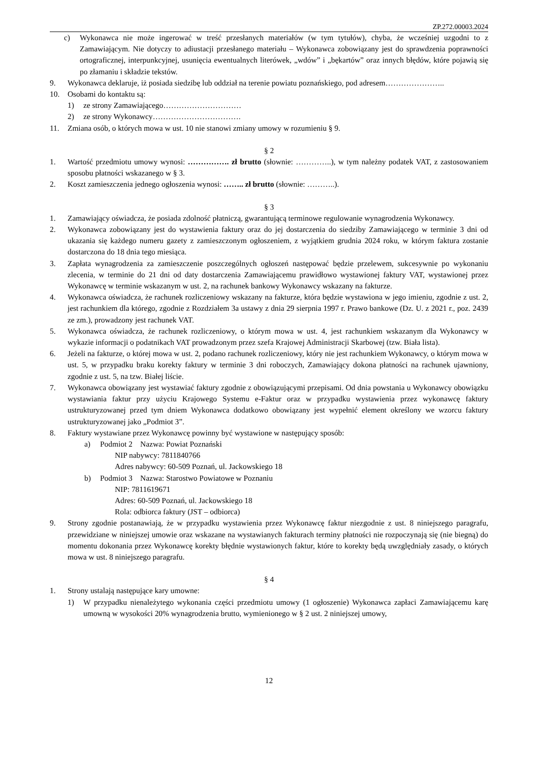ZP.272.00003.2024
c) Wykonawca nie może ingerować w treść przesłanych materiałów (w tym tytułów), chyba, że wcześniej uzgodni to z Zamawiającym. Nie dotyczy to adiustacji przesłanego materiału – Wykonawca zobowiązany jest do sprawdzenia poprawności ortograficznej, interpunkcyjnej, usunięcia ewentualnych literówek, „wdów” i „bękartów” oraz innych błędów, które pojawią się po złamaniu i składzie tekstów.
9. Wykonawca deklaruje, iż posiada siedzibę lub oddział na terenie powiatu poznańskiego, pod adresem…………………..
10. Osobami do kontaktu są:
1) ze strony Zamawiającego…………………………
2) ze strony Wykonawcy…………………………….
11. Zmiana osób, o których mowa w ust. 10 nie stanowi zmiany umowy w rozumieniu § 9.
§ 2
1. Wartość przedmiotu umowy wynosi: ……………. zł brutto (słownie: …………..), w tym należny podatek VAT, z zastosowaniem sposobu płatności wskazanego w § 3.
2. Koszt zamieszczenia jednego ogłoszenia wynosi: …….. zł brutto (słownie: ………..).
§ 3
1. Zamawiający oświadcza, że posiada zdolność płatniczą, gwarantującą terminowe regulowanie wynagrodzenia Wykonawcy.
2. Wykonawca zobowiązany jest do wystawienia faktury oraz do jej dostarczenia do siedziby Zamawiającego w terminie 3 dni od ukazania się każdego numeru gazety z zamieszczonym ogłoszeniem, z wyjątkiem grudnia 2024 roku, w którym faktura zostanie dostarczona do 18 dnia tego miesiąca.
3. Zapłata wynagrodzenia za zamieszczenie poszczególnych ogłoszeń następować będzie przelewem, sukcesywnie po wykonaniu zlecenia, w terminie do 21 dni od daty dostarczenia Zamawiającemu prawidłowo wystawionej faktury VAT, wystawionej przez Wykonawcę w terminie wskazanym w ust. 2, na rachunek bankowy Wykonawcy wskazany na fakturze.
4. Wykonawca oświadcza, że rachunek rozliczeniowy wskazany na fakturze, która będzie wystawiona w jego imieniu, zgodnie z ust. 2, jest rachunkiem dla którego, zgodnie z Rozdziałem 3a ustawy z dnia 29 sierpnia 1997 r. Prawo bankowe (Dz. U. z 2021 r., poz. 2439 ze zm.), prowadzony jest rachunek VAT.
5. Wykonawca oświadcza, że rachunek rozliczeniowy, o którym mowa w ust. 4, jest rachunkiem wskazanym dla Wykonawcy w wykazie informacji o podatnikach VAT prowadzonym przez szefa Krajowej Administracji Skarbowej (tzw. Biała lista).
6. Jeżeli na fakturze, o której mowa w ust. 2, podano rachunek rozliczeniowy, który nie jest rachunkiem Wykonawcy, o którym mowa w ust. 5, w przypadku braku korekty faktury w terminie 3 dni roboczych, Zamawiający dokona płatności na rachunek ujawniony, zgodnie z ust. 5, na tzw. Białej liście.
7. Wykonawca obowiązany jest wystawiać faktury zgodnie z obowiązującymi przepisami. Od dnia powstania u Wykonawcy obowiązku wystawiania faktur przy użyciu Krajowego Systemu e-Faktur oraz w przypadku wystawienia przez wykonawcę faktury ustrukturyzowanej przed tym dniem Wykonawca dodatkowo obowiązany jest wypełnić element określony we wzorcu faktury ustrukturyzowanej jako „Podmiot 3”.
8. Faktury wystawiane przez Wykonawcę powinny być wystawione w następujący sposób:
a) Podmiot 2 Nazwa: Powiat Poznański
NIP nabywcy: 7811840766
Adres nabywcy: 60-509 Poznań, ul. Jackowskiego 18
b) Podmiot 3 Nazwa: Starostwo Powiatowe w Poznaniu
NIP: 7811619671
Adres: 60-509 Poznań, ul. Jackowskiego 18
Rola: odbiorca faktury (JST – odbiorca)
9. Strony zgodnie postanawiają, że w przypadku wystawienia przez Wykonawcę faktur niezgodnie z ust. 8 niniejszego paragrafu, przewidziane w niniejszej umowie oraz wskazane na wystawianych fakturach terminy płatności nie rozpoczynają się (nie biegną) do momentu dokonania przez Wykonawcę korekty błędnie wystawionych faktur, które to korekty będą uwzględniały zasady, o których mowa w ust. 8 niniejszego paragrafu.
§ 4
1. Strony ustalają następujące kary umowne:
1) W przypadku nienależytego wykonania części przedmiotu umowy (1 ogłoszenie) Wykonawca zapłaci Zamawiającemu karę umowną w wysokości 20% wynagrodzenia brutto, wymienionego w § 2 ust. 2 niniejszej umowy,
12